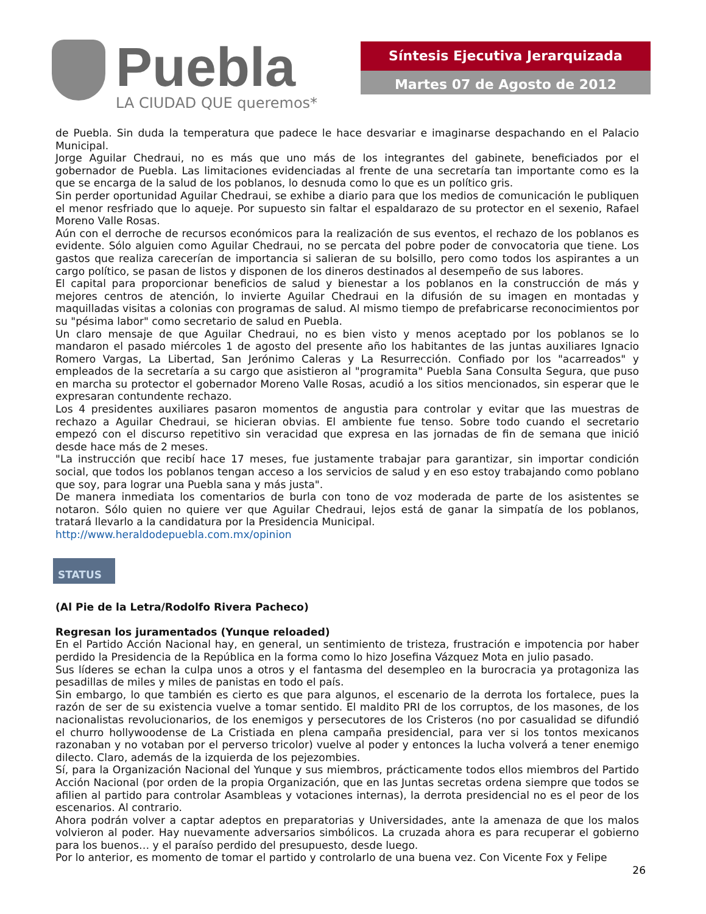Puebla
LA CIUDAD QUE queremos*
Síntesis Ejecutiva Jerarquizada
Martes 07 de Agosto de 2012
de Puebla. Sin duda la temperatura que padece le hace desvariar e imaginarse despachando en el Palacio Municipal.
Jorge Aguilar Chedraui, no es más que uno más de los integrantes del gabinete, beneficiados por el gobernador de Puebla. Las limitaciones evidenciadas al frente de una secretaría tan importante como es la que se encarga de la salud de los poblanos, lo desnuda como lo que es un político gris.
Sin perder oportunidad Aguilar Chedraui, se exhibe a diario para que los medios de comunicación le publiquen el menor resfriado que lo aqueje. Por supuesto sin faltar el espaldarazo de su protector en el sexenio, Rafael Moreno Valle Rosas.
Aún con el derroche de recursos económicos para la realización de sus eventos, el rechazo de los poblanos es evidente. Sólo alguien como Aguilar Chedraui, no se percata del pobre poder de convocatoria que tiene. Los gastos que realiza carecerían de importancia si salieran de su bolsillo, pero como todos los aspirantes a un cargo político, se pasan de listos y disponen de los dineros destinados al desempeño de sus labores.
El capital para proporcionar beneficios de salud y bienestar a los poblanos en la construcción de más y mejores centros de atención, lo invierte Aguilar Chedraui en la difusión de su imagen en montadas y maquilladas visitas a colonias con programas de salud. Al mismo tiempo de prefabricarse reconocimientos por su "pésima labor" como secretario de salud en Puebla.
Un claro mensaje de que Aguilar Chedraui, no es bien visto y menos aceptado por los poblanos se lo mandaron el pasado miércoles 1 de agosto del presente año los habitantes de las juntas auxiliares Ignacio Romero Vargas, La Libertad, San Jerónimo Caleras y La Resurrección. Confiado por los "acarreados" y empleados de la secretaría a su cargo que asistieron al "programita" Puebla Sana Consulta Segura, que puso en marcha su protector el gobernador Moreno Valle Rosas, acudió a los sitios mencionados, sin esperar que le expresaran contundente rechazo.
Los 4 presidentes auxiliares pasaron momentos de angustia para controlar y evitar que las muestras de rechazo a Aguilar Chedraui, se hicieran obvias. El ambiente fue tenso. Sobre todo cuando el secretario empezó con el discurso repetitivo sin veracidad que expresa en las jornadas de fin de semana que inició desde hace más de 2 meses.
"La instrucción que recibí hace 17 meses, fue justamente trabajar para garantizar, sin importar condición social, que todos los poblanos tengan acceso a los servicios de salud y en eso estoy trabajando como poblano que soy, para lograr una Puebla sana y más justa".
De manera inmediata los comentarios de burla con tono de voz moderada de parte de los asistentes se notaron. Sólo quien no quiere ver que Aguilar Chedraui, lejos está de ganar la simpatía de los poblanos, tratará llevarlo a la candidatura por la Presidencia Municipal.
http://www.heraldodepuebla.com.mx/opinion
STATUS
(Al Pie de la Letra/Rodolfo Rivera Pacheco)
Regresan los juramentados (Yunque reloaded)
En el Partido Acción Nacional hay, en general, un sentimiento de tristeza, frustración e impotencia por haber perdido la Presidencia de la República en la forma como lo hizo Josefina Vázquez Mota en julio pasado.
Sus líderes se echan la culpa unos a otros y el fantasma del desempleo en la burocracia ya protagoniza las pesadillas de miles y miles de panistas en todo el país.
Sin embargo, lo que también es cierto es que para algunos, el escenario de la derrota los fortalece, pues la razón de ser de su existencia vuelve a tomar sentido. El maldito PRI de los corruptos, de los masones, de los nacionalistas revolucionarios, de los enemigos y persecutores de los Cristeros (no por casualidad se difundió el churro hollywoodense de La Cristiada en plena campaña presidencial, para ver si los tontos mexicanos razonaban y no votaban por el perverso tricolor) vuelve al poder y entonces la lucha volverá a tener enemigo dilecto. Claro, además de la izquierda de los pejezombies.
Sí, para la Organización Nacional del Yunque y sus miembros, prácticamente todos ellos miembros del Partido Acción Nacional (por orden de la propia Organización, que en las Juntas secretas ordena siempre que todos se afilien al partido para controlar Asambleas y votaciones internas), la derrota presidencial no es el peor de los escenarios. Al contrario.
Ahora podrán volver a captar adeptos en preparatorias y Universidades, ante la amenaza de que los malos volvieron al poder. Hay nuevamente adversarios simbólicos. La cruzada ahora es para recuperar el gobierno para los buenos… y el paraíso perdido del presupuesto, desde luego.
Por lo anterior, es momento de tomar el partido y controlarlo de una buena vez. Con Vicente Fox y Felipe
26